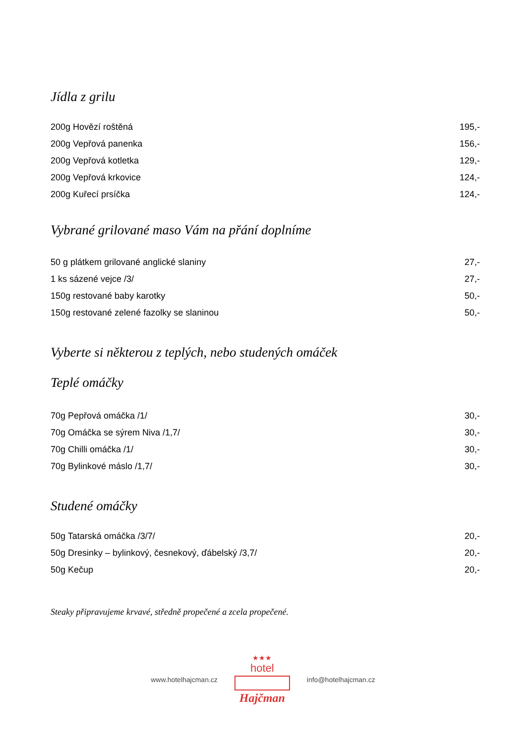Jídla z grilu
| 200g Hovězí roštěná | 195,- |
| 200g Vepřová panenka | 156,- |
| 200g Vepřová kotletka | 129,- |
| 200g Vepřová krkovice | 124,- |
| 200g Kuřecí prsíčka | 124,- |
Vybrané grilované maso Vám na přání doplníme
| 50 g plátkem grilované anglické slaniny | 27,- |
| 1 ks sázené vejce /3/ | 27,- |
| 150g restované baby karotky | 50,- |
| 150g restované zelené fazolky se slaninou | 50,- |
Vyberte si některou z teplých, nebo studených omáček
Teplé omáčky
| 70g Pepřová omáčka /1/ | 30,- |
| 70g Omáčka se sýrem Niva /1,7/ | 30,- |
| 70g Chilli omáčka /1/ | 30,- |
| 70g Bylinkové máslo /1,7/ | 30,- |
Studené omáčky
| 50g Tatarská omáčka /3/7/ | 20,- |
| 50g Dresinky – bylinkový, česnekový, ďábelský /3,7/ | 20,- |
| 50g Kečup | 20,- |
Steaky připravujeme krvavé, středně propečené a zcela propečené.
www.hotelhajcman.cz
★★★
hotel
Hajčman
info@hotelhajcman.cz